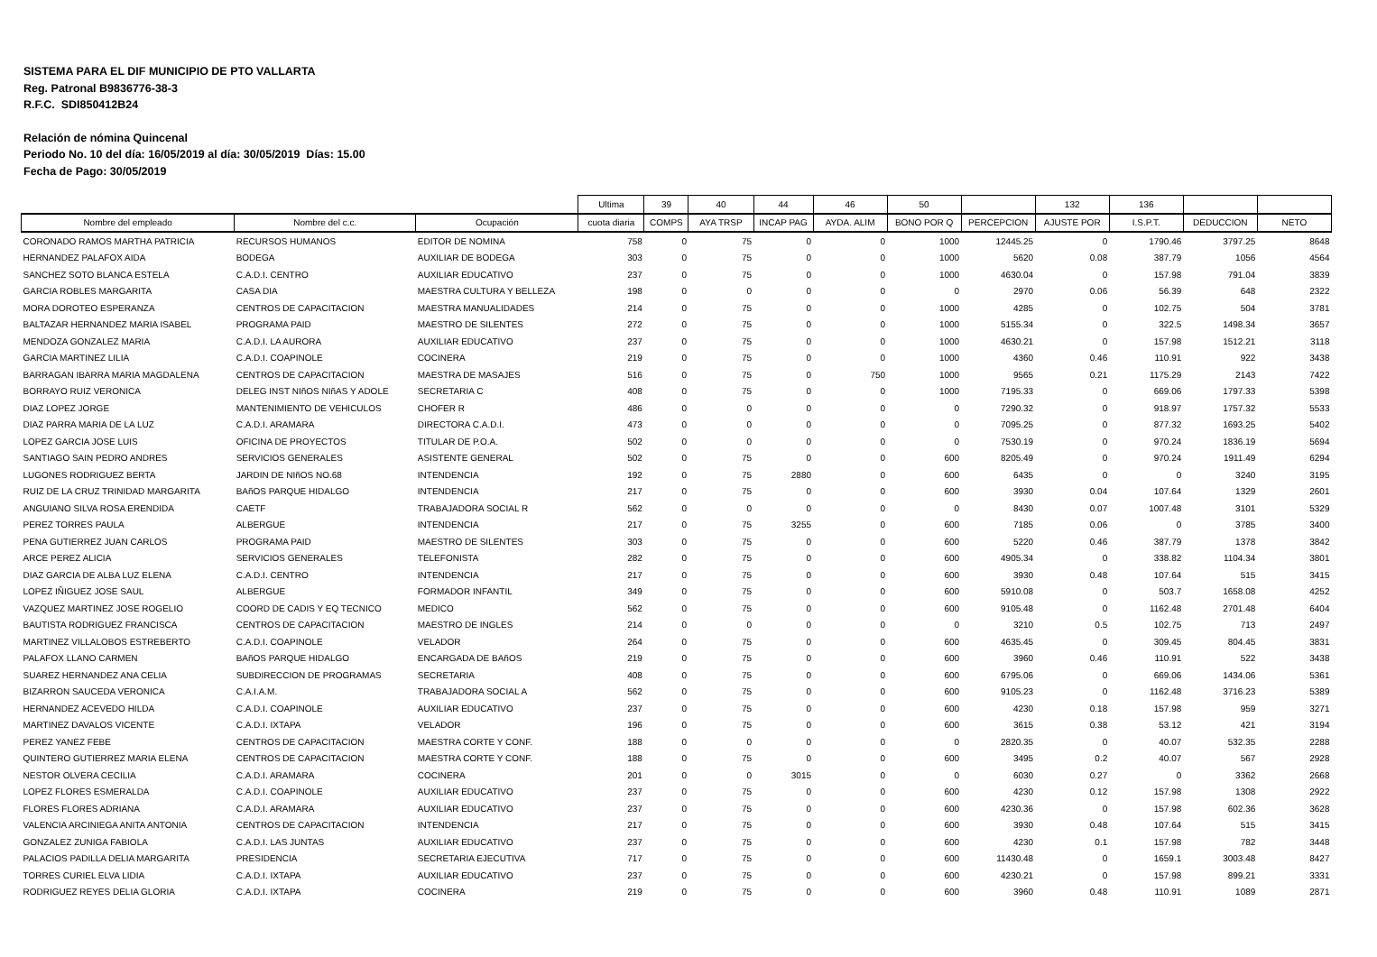SISTEMA PARA EL DIF MUNICIPIO DE PTO VALLARTA
Reg. Patronal B9836776-38-3
R.F.C. SDI850412B24
Relación de nómina Quincenal
Periodo No. 10 del día: 16/05/2019 al día: 30/05/2019 Días: 15.00
Fecha de Pago: 30/05/2019
| | | | Ultima | 39 | 40 | 44 | 46 | 50 | | 132 | 136 | | |
| --- | --- | --- | --- | --- | --- | --- | --- | --- | --- | --- | --- | --- | --- |
| Nombre del empleado | Nombre del c.c. | Ocupación | cuota diaria | COMPS | AYA TRSP | INCAP PAG | AYDA. ALIM | BONO POR Q | PERCEPCION | AJUSTE POR | I.S.P.T. | DEDUCCION | NETO |
| CORONADO RAMOS MARTHA PATRICIA | RECURSOS HUMANOS | EDITOR DE NOMINA | 758 | 0 | 75 | 0 | 0 | 1000 | 12445.25 | 0 | 1790.46 | 3797.25 | 8648 |
| HERNANDEZ PALAFOX AIDA | BODEGA | AUXILIAR DE BODEGA | 303 | 0 | 75 | 0 | 0 | 1000 | 5620 | 0.08 | 387.79 | 1056 | 4564 |
| SANCHEZ SOTO BLANCA ESTELA | C.A.D.I. CENTRO | AUXILIAR EDUCATIVO | 237 | 0 | 75 | 0 | 0 | 1000 | 4630.04 | 0 | 157.98 | 791.04 | 3839 |
| GARCIA ROBLES MARGARITA | CASA DIA | MAESTRA CULTURA Y BELLEZA | 198 | 0 | 0 | 0 | 0 | 0 | 2970 | 0.06 | 56.39 | 648 | 2322 |
| MORA DOROTEO ESPERANZA | CENTROS DE CAPACITACION | MAESTRA MANUALIDADES | 214 | 0 | 75 | 0 | 0 | 1000 | 4285 | 0 | 102.75 | 504 | 3781 |
| BALTAZAR HERNANDEZ MARIA ISABEL | PROGRAMA PAID | MAESTRO DE SILENTES | 272 | 0 | 75 | 0 | 0 | 1000 | 5155.34 | 0 | 322.5 | 1498.34 | 3657 |
| MENDOZA GONZALEZ MARIA | C.A.D.I. LA AURORA | AUXILIAR EDUCATIVO | 237 | 0 | 75 | 0 | 0 | 1000 | 4630.21 | 0 | 157.98 | 1512.21 | 3118 |
| GARCIA MARTINEZ LILIA | C.A.D.I. COAPINOLE | COCINERA | 219 | 0 | 75 | 0 | 0 | 1000 | 4360 | 0.46 | 110.91 | 922 | 3438 |
| BARRAGAN IBARRA MARIA MAGDALENA | CENTROS DE CAPACITACION | MAESTRA DE MASAJES | 516 | 0 | 75 | 0 | 750 | 1000 | 9565 | 0.21 | 1175.29 | 2143 | 7422 |
| BORRAYO RUIZ VERONICA | DELEG INST NIñOS NIñAS Y ADOLE | SECRETARIA C | 408 | 0 | 75 | 0 | 0 | 1000 | 7195.33 | 0 | 669.06 | 1797.33 | 5398 |
| DIAZ LOPEZ JORGE | MANTENIMIENTO DE VEHICULOS | CHOFER R | 486 | 0 | 0 | 0 | 0 | 0 | 7290.32 | 0 | 918.97 | 1757.32 | 5533 |
| DIAZ PARRA MARIA DE LA LUZ | C.A.D.I. ARAMARA | DIRECTORA C.A.D.I. | 473 | 0 | 0 | 0 | 0 | 0 | 7095.25 | 0 | 877.32 | 1693.25 | 5402 |
| LOPEZ GARCIA JOSE LUIS | OFICINA DE PROYECTOS | TITULAR DE P.O.A. | 502 | 0 | 0 | 0 | 0 | 0 | 7530.19 | 0 | 970.24 | 1836.19 | 5694 |
| SANTIAGO SAIN PEDRO ANDRES | SERVICIOS GENERALES | ASISTENTE GENERAL | 502 | 0 | 75 | 0 | 0 | 600 | 8205.49 | 0 | 970.24 | 1911.49 | 6294 |
| LUGONES RODRIGUEZ BERTA | JARDIN DE NIñOS NO.68 | INTENDENCIA | 192 | 0 | 75 | 2880 | 0 | 600 | 6435 | 0 | 0 | 3240 | 3195 |
| RUIZ DE LA CRUZ TRINIDAD MARGARITA | BAñOS PARQUE HIDALGO | INTENDENCIA | 217 | 0 | 75 | 0 | 0 | 600 | 3930 | 0.04 | 107.64 | 1329 | 2601 |
| ANGUIANO SILVA ROSA ERENDIDA | CAETF | TRABAJADORA SOCIAL R | 562 | 0 | 0 | 0 | 0 | 0 | 8430 | 0.07 | 1007.48 | 3101 | 5329 |
| PEREZ TORRES PAULA | ALBERGUE | INTENDENCIA | 217 | 0 | 75 | 3255 | 0 | 600 | 7185 | 0.06 | 0 | 3785 | 3400 |
| PENA GUTIERREZ JUAN CARLOS | PROGRAMA PAID | MAESTRO DE SILENTES | 303 | 0 | 75 | 0 | 0 | 600 | 5220 | 0.46 | 387.79 | 1378 | 3842 |
| ARCE PEREZ ALICIA | SERVICIOS GENERALES | TELEFONISTA | 282 | 0 | 75 | 0 | 0 | 600 | 4905.34 | 0 | 338.82 | 1104.34 | 3801 |
| DIAZ GARCIA DE ALBA LUZ ELENA | C.A.D.I. CENTRO | INTENDENCIA | 217 | 0 | 75 | 0 | 0 | 600 | 3930 | 0.48 | 107.64 | 515 | 3415 |
| LOPEZ IÑIGUEZ JOSE SAUL | ALBERGUE | FORMADOR INFANTIL | 349 | 0 | 75 | 0 | 0 | 600 | 5910.08 | 0 | 503.7 | 1658.08 | 4252 |
| VAZQUEZ MARTINEZ JOSE ROGELIO | COORD DE CADIS Y EQ TECNICO | MEDICO | 562 | 0 | 75 | 0 | 0 | 600 | 9105.48 | 0 | 1162.48 | 2701.48 | 6404 |
| BAUTISTA RODRIGUEZ FRANCISCA | CENTROS DE CAPACITACION | MAESTRO DE INGLES | 214 | 0 | 0 | 0 | 0 | 0 | 3210 | 0.5 | 102.75 | 713 | 2497 |
| MARTINEZ VILLALOBOS ESTREBERTO | C.A.D.I. COAPINOLE | VELADOR | 264 | 0 | 75 | 0 | 0 | 600 | 4635.45 | 0 | 309.45 | 804.45 | 3831 |
| PALAFOX LLANO CARMEN | BAñOS PARQUE HIDALGO | ENCARGADA DE BAñOS | 219 | 0 | 75 | 0 | 0 | 600 | 3960 | 0.46 | 110.91 | 522 | 3438 |
| SUAREZ HERNANDEZ ANA CELIA | SUBDIRECCION DE PROGRAMAS | SECRETARIA | 408 | 0 | 75 | 0 | 0 | 600 | 6795.06 | 0 | 669.06 | 1434.06 | 5361 |
| BIZARRON SAUCEDA VERONICA | C.A.I.A.M. | TRABAJADORA SOCIAL A | 562 | 0 | 75 | 0 | 0 | 600 | 9105.23 | 0 | 1162.48 | 3716.23 | 5389 |
| HERNANDEZ ACEVEDO HILDA | C.A.D.I. COAPINOLE | AUXILIAR EDUCATIVO | 237 | 0 | 75 | 0 | 0 | 600 | 4230 | 0.18 | 157.98 | 959 | 3271 |
| MARTINEZ DAVALOS VICENTE | C.A.D.I. IXTAPA | VELADOR | 196 | 0 | 75 | 0 | 0 | 600 | 3615 | 0.38 | 53.12 | 421 | 3194 |
| PEREZ YANEZ FEBE | CENTROS DE CAPACITACION | MAESTRA CORTE Y CONF. | 188 | 0 | 0 | 0 | 0 | 0 | 2820.35 | 0 | 40.07 | 532.35 | 2288 |
| QUINTERO GUTIERREZ MARIA ELENA | CENTROS DE CAPACITACION | MAESTRA CORTE Y CONF. | 188 | 0 | 75 | 0 | 0 | 600 | 3495 | 0.2 | 40.07 | 567 | 2928 |
| NESTOR OLVERA CECILIA | C.A.D.I. ARAMARA | COCINERA | 201 | 0 | 0 | 3015 | 0 | 0 | 6030 | 0.27 | 0 | 3362 | 2668 |
| LOPEZ FLORES ESMERALDA | C.A.D.I. COAPINOLE | AUXILIAR EDUCATIVO | 237 | 0 | 75 | 0 | 0 | 600 | 4230 | 0.12 | 157.98 | 1308 | 2922 |
| FLORES FLORES ADRIANA | C.A.D.I. ARAMARA | AUXILIAR EDUCATIVO | 237 | 0 | 75 | 0 | 0 | 600 | 4230.36 | 0 | 157.98 | 602.36 | 3628 |
| VALENCIA ARCINIEGA ANITA ANTONIA | CENTROS DE CAPACITACION | INTENDENCIA | 217 | 0 | 75 | 0 | 0 | 600 | 3930 | 0.48 | 107.64 | 515 | 3415 |
| GONZALEZ ZUNIGA FABIOLA | C.A.D.I. LAS JUNTAS | AUXILIAR EDUCATIVO | 237 | 0 | 75 | 0 | 0 | 600 | 4230 | 0.1 | 157.98 | 782 | 3448 |
| PALACIOS PADILLA DELIA MARGARITA | PRESIDENCIA | SECRETARIA EJECUTIVA | 717 | 0 | 75 | 0 | 0 | 600 | 11430.48 | 0 | 1659.1 | 3003.48 | 8427 |
| TORRES CURIEL ELVA LIDIA | C.A.D.I. IXTAPA | AUXILIAR EDUCATIVO | 237 | 0 | 75 | 0 | 0 | 600 | 4230.21 | 0 | 157.98 | 899.21 | 3331 |
| RODRIGUEZ REYES DELIA GLORIA | C.A.D.I. IXTAPA | COCINERA | 219 | 0 | 75 | 0 | 0 | 600 | 3960 | 0.48 | 110.91 | 1089 | 2871 |